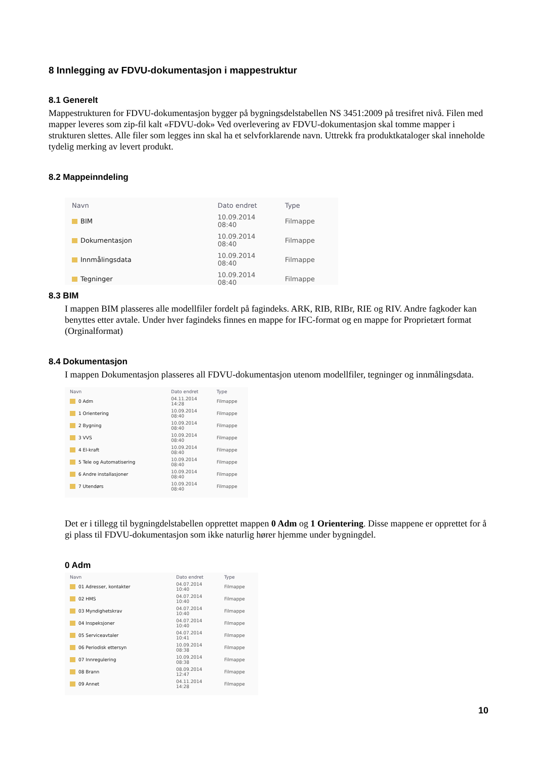8 Innlegging av FDVU-dokumentasjon i mappestruktur
8.1 Generelt
Mappestrukturen for FDVU-dokumentasjon bygger på bygningsdelstabellen NS 3451:2009 på tresifret nivå. Filen med mapper leveres som zip-fil kalt «FDVU-dok» Ved overlevering av FDVU-dokumentasjon skal tomme mapper i strukturen slettes. Alle filer som legges inn skal ha et selvforklarende navn. Uttrekk fra produktkataloger skal inneholde tydelig merking av levert produkt.
8.2 Mappeinndeling
| Navn | Dato endret | Type |
| --- | --- | --- |
| BIM | 10.09.2014 08:40 | Filmappe |
| Dokumentasjon | 10.09.2014 08:40 | Filmappe |
| Innmålingsdata | 10.09.2014 08:40 | Filmappe |
| Tegninger | 10.09.2014 08:40 | Filmappe |
8.3 BIM
I mappen BIM plasseres alle modellfiler fordelt på fagindeks. ARK, RIB, RIBr, RIE og RIV. Andre fagkoder kan benyttes etter avtale. Under hver fagindeks finnes en mappe for IFC-format og en mappe for Proprietært format (Orginalformat)
8.4 Dokumentasjon
I mappen Dokumentasjon plasseres all FDVU-dokumentasjon utenom modellfiler, tegninger og innmålingsdata.
| Navn | Dato endret | Type |
| --- | --- | --- |
| 0 Adm | 04.11.2014 14:28 | Filmappe |
| 1 Orientering | 10.09.2014 08:40 | Filmappe |
| 2 Bygning | 10.09.2014 08:40 | Filmappe |
| 3 VVS | 10.09.2014 08:40 | Filmappe |
| 4 El-kraft | 10.09.2014 08:40 | Filmappe |
| 5 Tele og Automatisering | 10.09.2014 08:40 | Filmappe |
| 6 Andre installasjoner | 10.09.2014 08:40 | Filmappe |
| 7 Utendørs | 10.09.2014 08:40 | Filmappe |
Det er i tillegg til bygningdelstabellen opprettet mappen 0 Adm og 1 Orientering. Disse mappene er opprettet for å gi plass til FDVU-dokumentasjon som ikke naturlig hører hjemme under bygningdel.
0 Adm
| Navn | Dato endret | Type |
| --- | --- | --- |
| 01 Adresser, kontakter | 04.07.2014 10:40 | Filmappe |
| 02 HMS | 04.07.2014 10:40 | Filmappe |
| 03 Myndighetskrav | 04.07.2014 10:40 | Filmappe |
| 04 Inspeksjoner | 04.07.2014 10:40 | Filmappe |
| 05 Serviceavtaler | 04.07.2014 10:41 | Filmappe |
| 06 Periodisk ettersyn | 10.09.2014 08:38 | Filmappe |
| 07 Innregulering | 10.09.2014 08:38 | Filmappe |
| 08 Brann | 08.09.2014 12:47 | Filmappe |
| 09 Annet | 04.11.2014 14:28 | Filmappe |
10